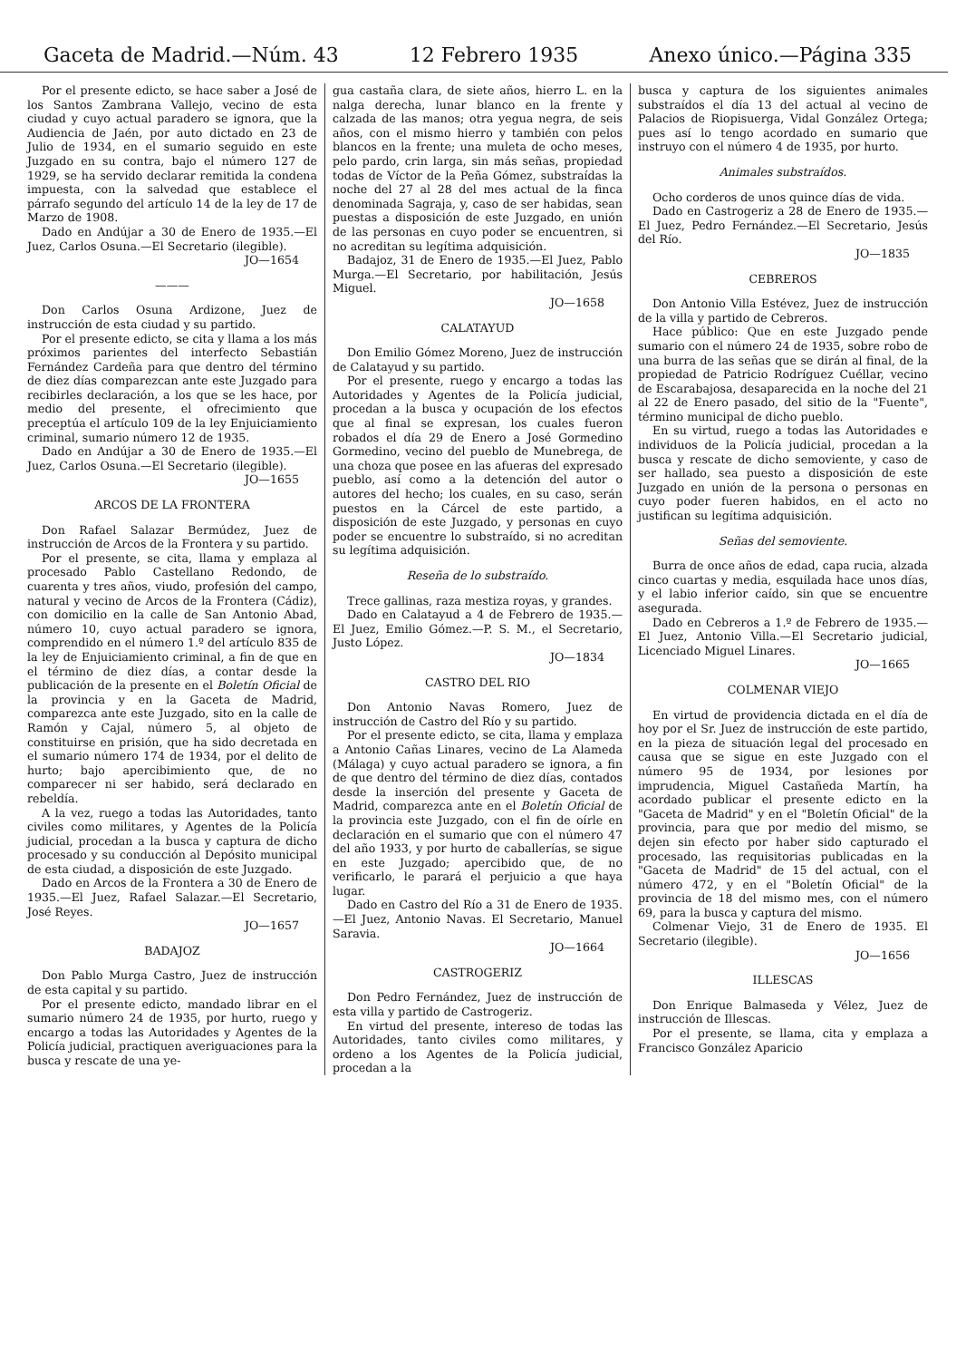Gaceta de Madrid.—Núm. 43 12 Febrero 1935 Anexo único.—Página 335
Por el presente edicto, se hace saber a José de los Santos Zambrana Vallejo, vecino de esta ciudad y cuyo actual paradero se ignora, que la Audiencia de Jaén, por auto dictado en 23 de Julio de 1934, en el sumario seguido en este Juzgado en su contra, bajo el número 127 de 1929, se ha servido declarar remitida la condena impuesta, con la salvedad que establece el párrafo segundo del artículo 14 de la ley de 17 de Marzo de 1908.
Dado en Andújar a 30 de Enero de 1935.—El Juez, Carlos Osuna.—El Secretario (ilegible).
JO—1654
———
Don Carlos Osuna Ardizone, Juez de instrucción de esta ciudad y su partido.
Por el presente edicto, se cita y llama a los más próximos parientes del interfecto Sebastián Fernández Cardeña para que dentro del término de diez días comparezcan ante este Juzgado para recibirles declaración, a los que se les hace, por medio del presente, el ofrecimiento que preceptúa el artículo 109 de la ley Enjuiciamiento criminal, sumario número 12 de 1935.
Dado en Andújar a 30 de Enero de 1935.—El Juez, Carlos Osuna.—El Secretario (ilegible).
JO—1655
ARCOS DE LA FRONTERA
Don Rafael Salazar Bermúdez, Juez de instrucción de Arcos de la Frontera y su partido.
Por el presente, se cita, llama y emplaza al procesado Pablo Castellano Redondo, de cuarenta y tres años, viudo, profesión del campo, natural y vecino de Arcos de la Frontera (Cádiz), con domicilio en la calle de San Antonio Abad, número 10, cuyo actual paradero se ignora, comprendido en el número 1.º del artículo 835 de la ley de Enjuiciamiento criminal, a fin de que en el término de diez días, a contar desde la publicación de la presente en el Boletín Oficial de la provincia y en la Gaceta de Madrid, comparezca ante este Juzgado, sito en la calle de Ramón y Cajal, número 5, al objeto de constituirse en prisión, que ha sido decretada en el sumario número 174 de 1934, por el delito de hurto; bajo apercibimiento que, de no comparecer ni ser habido, será declarado en rebeldía.
A la vez, ruego a todas las Autoridades, tanto civiles como militares, y Agentes de la Policía judicial, procedan a la busca y captura de dicho procesado y su conducción al Depósito municipal de esta ciudad, a disposición de este Juzgado.
Dado en Arcos de la Frontera a 30 de Enero de 1935.—El Juez, Rafael Salazar.—El Secretario, José Reyes.
JO—1657
BADAJOZ
Don Pablo Murga Castro, Juez de instrucción de esta capital y su partido.
Por el presente edicto, mandado librar en el sumario número 24 de 1935, por hurto, ruego y encargo a todas las Autoridades y Agentes de la Policía judicial, practiquen averiguaciones para la busca y rescate de una ye-
gua castaña clara, de siete años, hierro L. en la nalga derecha, lunar blanco en la frente y calzada de las manos; otra yegua negra, de seis años, con el mismo hierro y también con pelos blancos en la frente; una muleta de ocho meses, pelo pardo, crin larga, sin más señas, propiedad todas de Víctor de la Peña Gómez, substraídas la noche del 27 al 28 del mes actual de la finca denominada Sagraja, y, caso de ser habidas, sean puestas a disposición de este Juzgado, en unión de las personas en cuyo poder se encuentren, si no acreditan su legítima adquisición.
Badajoz, 31 de Enero de 1935.—El Juez, Pablo Murga.—El Secretario, por habilitación, Jesús Miguel.
JO—1658
CALATAYUD
Don Emilio Gómez Moreno, Juez de instrucción de Calatayud y su partido.
Por el presente, ruego y encargo a todas las Autoridades y Agentes de la Policía judicial, procedan a la busca y ocupación de los efectos que al final se expresan, los cuales fueron robados el día 29 de Enero a José Gormedino Gormedino, vecino del pueblo de Munebrega, de una choza que posee en las afueras del expresado pueblo, así como a la detención del autor o autores del hecho; los cuales, en su caso, serán puestos en la Cárcel de este partido, a disposición de este Juzgado, y personas en cuyo poder se encuentre lo substraído, si no acreditan su legítima adquisición.
Reseña de lo substraído.
Trece gallinas, raza mestiza royas, y grandes.
Dado en Calatayud a 4 de Febrero de 1935.—El Juez, Emilio Gómez.—P. S. M., el Secretario, Justo López.
JO—1834
CASTRO DEL RIO
Don Antonio Navas Romero, Juez de instrucción de Castro del Río y su partido.
Por el presente edicto, se cita, llama y emplaza a Antonio Cañas Linares, vecino de La Alameda (Málaga) y cuyo actual paradero se ignora, a fin de que dentro del término de diez días, contados desde la inserción del presente y Gaceta de Madrid, comparezca ante en el Boletín Oficial de la provincia este Juzgado, con el fin de oírle en declaración en el sumario que con el número 47 del año 1933, y por hurto de caballerías, se sigue en este Juzgado; apercibido que, de no verificarlo, le parará el perjuicio a que haya lugar.
Dado en Castro del Río a 31 de Enero de 1935.—El Juez, Antonio Navas. El Secretario, Manuel Saravia.
JO—1664
CASTROGERIZ
Don Pedro Fernández, Juez de instrucción de esta villa y partido de Castrogeriz.
En virtud del presente, intereso de todas las Autoridades, tanto civiles como militares, y ordeno a los Agentes de la Policía judicial, procedan a la
busca y captura de los siguientes animales substraídos el día 13 del actual al vecino de Palacios de Riopisuerga, Vidal González Ortega; pues así lo tengo acordado en sumario que instruyo con el número 4 de 1935, por hurto.
Animales substraídos.
Ocho corderos de unos quince días de vida.
Dado en Castrogeriz a 28 de Enero de 1935.—El Juez, Pedro Fernández.—El Secretario, Jesús del Río.
JO—1835
CEBREROS
Don Antonio Villa Estévez, Juez de instrucción de la villa y partido de Cebreros.
Hace público: Que en este Juzgado pende sumario con el número 24 de 1935, sobre robo de una burra de las señas que se dirán al final, de la propiedad de Patricio Rodríguez Cuéllar, vecino de Escarabajosa, desaparecida en la noche del 21 al 22 de Enero pasado, del sitio de la "Fuente", término municipal de dicho pueblo.
En su virtud, ruego a todas las Autoridades e individuos de la Policía judicial, procedan a la busca y rescate de dicho semoviente, y caso de ser hallado, sea puesto a disposición de este Juzgado en unión de la persona o personas en cuyo poder fueren habidos, en el acto no justifican su legítima adquisición.
Señas del semoviente.
Burra de once años de edad, capa rucia, alzada cinco cuartas y media, esquilada hace unos días, y el labio inferior caído, sin que se encuentre asegurada.
Dado en Cebreros a 1.º de Febrero de 1935.—El Juez, Antonio Villa.—El Secretario judicial, Licenciado Miguel Linares.
JO—1665
COLMENAR VIEJO
En virtud de providencia dictada en el día de hoy por el Sr. Juez de instrucción de este partido, en la pieza de situación legal del procesado en causa que se sigue en este Juzgado con el número 95 de 1934, por lesiones por imprudencia, Miguel Castañeda Martín, ha acordado publicar el presente edicto en la "Gaceta de Madrid" y en el "Boletín Oficial" de la provincia, para que por medio del mismo, se dejen sin efecto por haber sido capturado el procesado, las requisitorias publicadas en la "Gaceta de Madrid" de 15 del actual, con el número 472, y en el "Boletín Oficial" de la provincia de 18 del mismo mes, con el número 69, para la busca y captura del mismo.
Colmenar Viejo, 31 de Enero de 1935. El Secretario (ilegible).
JO—1656
ILLESCAS
Don Enrique Balmaseda y Vélez, Juez de instrucción de Illescas.
Por el presente, se llama, cita y emplaza a Francisco González Aparicio